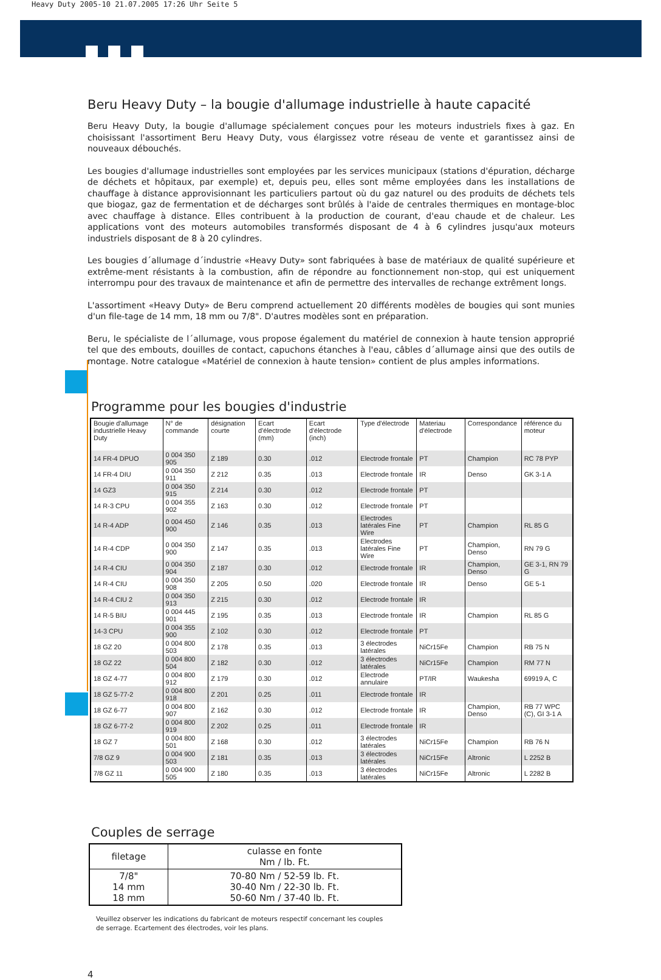Heavy Duty 2005-10 21.07.2005 17:26 Uhr Seite 5
Beru Heavy Duty – la bougie d'allumage industrielle à haute capacité
Beru Heavy Duty, la bougie d'allumage spécialement conçues pour les moteurs industriels fixes à gaz. En choisissant l'assortiment Beru Heavy Duty, vous élargissez votre réseau de vente et garantissez ainsi de nouveaux débouchés.
Les bougies d'allumage industrielles sont employées par les services municipaux (stations d'épuration, décharge de déchets et hôpitaux, par exemple) et, depuis peu, elles sont même employées dans les installations de chauffage à distance approvisionnant les particuliers partout où du gaz naturel ou des produits de déchets tels que biogaz, gaz de fermentation et de décharges sont brûlés à l'aide de centrales thermiques en montage-bloc avec chauffage à distance. Elles contribuent à la production de courant, d'eau chaude et de chaleur. Les applications vont des moteurs automobiles transformés disposant de 4 à 6 cylindres jusqu'aux moteurs industriels disposant de 8 à 20 cylindres.
Les bougies d´allumage d´industrie «Heavy Duty» sont fabriquées à base de matériaux de qualité supérieure et extrême-ment résistants à la combustion, afin de répondre au fonctionnement non-stop, qui est uniquement interrompu pour des travaux de maintenance et afin de permettre des intervalles de rechange extrêment longs.
L'assortiment «Heavy Duty» de Beru comprend actuellement 20 différents modèles de bougies qui sont munies d'un file-tage de 14 mm, 18 mm ou 7/8". D'autres modèles sont en préparation.
Beru, le spécialiste de l´allumage, vous propose également du matériel de connexion à haute tension approprié tel que des embouts, douilles de contact, capuchons étanches à l'eau, câbles d´allumage ainsi que des outils de montage. Notre catalogue «Matériel de connexion à haute tension» contient de plus amples informations.
Programme pour les bougies d'industrie
| Bougie d'allumage industrielle Heavy Duty | N° de commande | désignation courte | Ecart d'électrode (mm) | Ecart d'électrode (inch) | Type d'électrode | Materiau d'électrode | Correspondance | référence du moteur |
| --- | --- | --- | --- | --- | --- | --- | --- | --- |
| 14 FR-4 DPUO | 0 004 350 905 | Z 189 | 0.30 | .012 | Electrode frontale | PT | Champion | RC 78 PYP |
| 14 FR-4 DIU | 0 004 350 911 | Z 212 | 0.35 | .013 | Electrode frontale | IR | Denso | GK 3-1 A |
| 14 GZ3 | 0 004 350 915 | Z 214 | 0.30 | .012 | Electrode frontale | PT | | |
| 14 R-3 CPU | 0 004 355 902 | Z 163 | 0.30 | .012 | Electrode frontale | PT | | |
| 14 R-4 ADP | 0 004 450 900 | Z 146 | 0.35 | .013 | Electrodes latérales Fine Wire | PT | Champion | RL 85 G |
| 14 R-4 CDP | 0 004 350 900 | Z 147 | 0.35 | .013 | Electrodes latérales Fine Wire | PT | Champion, Denso | RN 79 G |
| 14 R-4 CIU | 0 004 350 904 | Z 187 | 0.30 | .012 | Electrode frontale | IR | Champion, Denso | GE 3-1, RN 79 G |
| 14 R-4 CIU | 0 004 350 908 | Z 205 | 0.50 | .020 | Electrode frontale | IR | Denso | GE 5-1 |
| 14 R-4 CIU 2 | 0 004 350 913 | Z 215 | 0.30 | .012 | Electrode frontale | IR | | |
| 14 R-5 BIU | 0 004 445 901 | Z 195 | 0.35 | .013 | Electrode frontale | IR | Champion | RL 85 G |
| 14-3 CPU | 0 004 355 900 | Z 102 | 0.30 | .012 | Electrode frontale | PT | | |
| 18 GZ 20 | 0 004 800 503 | Z 178 | 0.35 | .013 | 3 électrodes latérales | NiCr15Fe | Champion | RB 75 N |
| 18 GZ 22 | 0 004 800 504 | Z 182 | 0.30 | .012 | 3 électrodes latérales | NiCr15Fe | Champion | RM 77 N |
| 18 GZ 4-77 | 0 004 800 912 | Z 179 | 0.30 | .012 | Electrode annulaire | PT/IR | Waukesha | 69919 A, C |
| 18 GZ 5-77-2 | 0 004 800 918 | Z 201 | 0.25 | .011 | Electrode frontale | IR | | |
| 18 GZ 6-77 | 0 004 800 907 | Z 162 | 0.30 | .012 | Electrode frontale | IR | Champion, Denso | RB 77 WPC (C), GI 3-1 A |
| 18 GZ 6-77-2 | 0 004 800 919 | Z 202 | 0.25 | .011 | Electrode frontale | IR | | |
| 18 GZ 7 | 0 004 800 501 | Z 168 | 0.30 | .012 | 3 électrodes latérales | NiCr15Fe | Champion | RB 76 N |
| 7/8 GZ 9 | 0 004 900 503 | Z 181 | 0.35 | .013 | 3 électrodes latérales | NiCr15Fe | Altronic | L 2252 B |
| 7/8 GZ 11 | 0 004 900 505 | Z 180 | 0.35 | .013 | 3 électrodes latérales | NiCr15Fe | Altronic | L 2282 B |
Couples de serrage
| filetage | culasse en fonte Nm / lb. Ft. |
| --- | --- |
| 7/8" 14 mm 18 mm | 70-80 Nm / 52-59 lb. Ft. 30-40 Nm / 22-30 lb. Ft. 50-60 Nm / 37-40 lb. Ft. |
Veuillez observer les indications du fabricant de moteurs respectif concernant les couples
de serrage. Ecartement des électrodes, voir les plans.
4